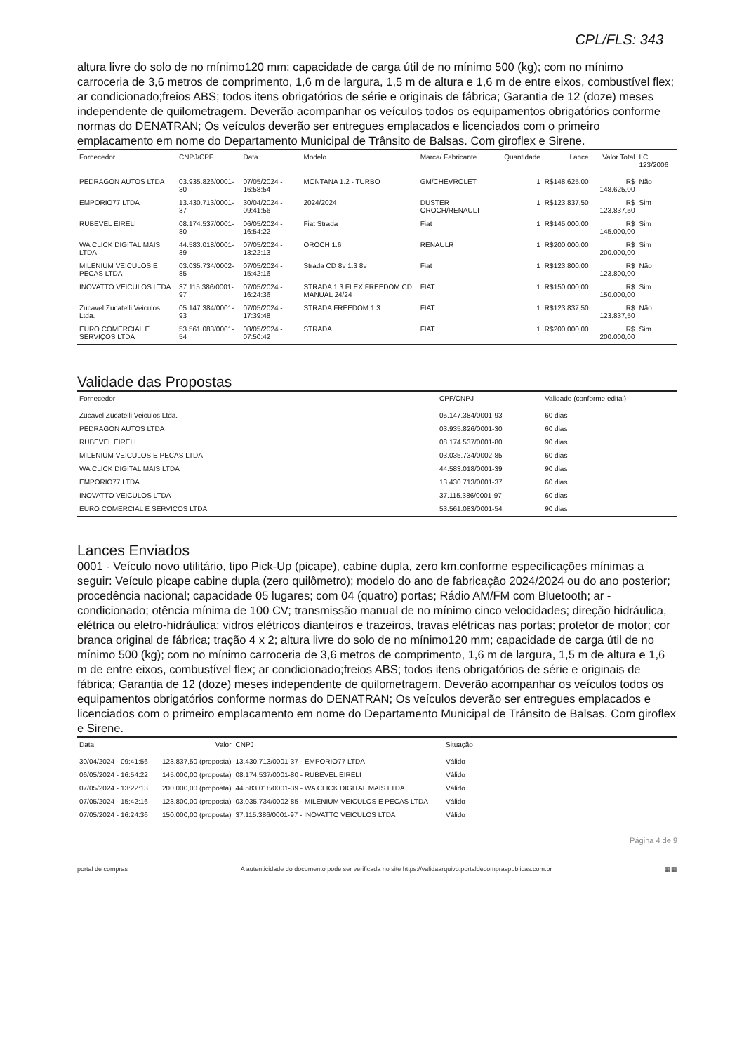CPL/FLS: 343
altura livre do solo de no mínimo120 mm; capacidade de carga útil de no mínimo 500 (kg); com no mínimo carroceria de 3,6 metros de comprimento, 1,6 m de largura, 1,5 m de altura e 1,6 m de entre eixos, combustível flex; ar condicionado;freios ABS; todos itens obrigatórios de série e originais de fábrica; Garantia de 12 (doze) meses independente de quilometragem. Deverão acompanhar os veículos todos os equipamentos obrigatórios conforme normas do DENATRAN; Os veículos deverão ser entregues emplacados e licenciados com o primeiro emplacamento em nome do Departamento Municipal de Trânsito de Balsas. Com giroflex e Sirene.
| Fornecedor | CNPJ/CPF | Data | Modelo | Marca/ Fabricante | Quantidade | Lance | Valor Total | LC 123/2006 |
| --- | --- | --- | --- | --- | --- | --- | --- | --- |
| PEDRAGON AUTOS LTDA | 03.935.826/0001-30 | 07/05/2024 - 16:58:54 | MONTANA 1.2 - TURBO | GM/CHEVROLET | 1 | R$148.625,00 | R$ 148.625,00 | Não |
| EMPORIO77 LTDA | 13.430.713/0001-37 | 30/04/2024 - 09:41:56 | 2024/2024 | DUSTER OROCH/RENAULT | 1 | R$123.837,50 | R$ 123.837,50 | Sim |
| RUBEVEL EIRELI | 08.174.537/0001-80 | 06/05/2024 - 16:54:22 | Fiat Strada | Fiat | 1 | R$145.000,00 | R$ 145.000,00 | Sim |
| WA CLICK DIGITAL MAIS LTDA | 44.583.018/0001-39 | 07/05/2024 - 13:22:13 | OROCH 1.6 | RENAULR | 1 | R$200.000,00 | R$ 200.000,00 | Sim |
| MILENIUM VEICULOS E PECAS LTDA | 03.035.734/0002-85 | 07/05/2024 - 15:42:16 | Strada CD 8v 1.3 8v | Fiat | 1 | R$123.800,00 | R$ 123.800,00 | Não |
| INOVATTO VEICULOS LTDA | 37.115.386/0001-97 | 07/05/2024 - 16:24:36 | STRADA 1.3 FLEX FREEDOM CD MANUAL 24/24 | FIAT | 1 | R$150.000,00 | R$ 150.000,00 | Sim |
| Zucavel Zucatelli Veiculos Ltda. | 05.147.384/0001-93 | 07/05/2024 - 17:39:48 | STRADA FREEDOM 1.3 | FIAT | 1 | R$123.837,50 | R$ 123.837,50 | Não |
| EURO COMERCIAL E SERVIÇOS LTDA | 53.561.083/0001-54 | 08/05/2024 - 07:50:42 | STRADA | FIAT | 1 | R$200.000,00 | R$ 200.000,00 | Sim |
Validade das Propostas
| Fornecedor | CPF/CNPJ | Validade (conforme edital) |
| --- | --- | --- |
| Zucavel Zucatelli Veiculos Ltda. | 05.147.384/0001-93 | 60 dias |
| PEDRAGON AUTOS LTDA | 03.935.826/0001-30 | 60 dias |
| RUBEVEL EIRELI | 08.174.537/0001-80 | 90 dias |
| MILENIUM VEICULOS E PECAS LTDA | 03.035.734/0002-85 | 60 dias |
| WA CLICK DIGITAL MAIS LTDA | 44.583.018/0001-39 | 90 dias |
| EMPORIO77 LTDA | 13.430.713/0001-37 | 60 dias |
| INOVATTO VEICULOS LTDA | 37.115.386/0001-97 | 60 dias |
| EURO COMERCIAL E SERVIÇOS LTDA | 53.561.083/0001-54 | 90 dias |
Lances Enviados
0001 - Veículo novo utilitário, tipo Pick-Up (picape), cabine dupla, zero km.conforme especificações mínimas a seguir: Veículo picape cabine dupla (zero quilômetro); modelo do ano de fabricação 2024/2024 ou do ano posterior; procedência nacional; capacidade 05 lugares; com 04 (quatro) portas; Rádio AM/FM com Bluetooth; ar - condicionado; otência mínima de 100 CV; transmissão manual de no mínimo cinco velocidades; direção hidráulica, elétrica ou eletro-hidráulica; vidros elétricos dianteiros e trazeiros, travas elétricas nas portas; protetor de motor; cor branca original de fábrica; tração 4 x 2; altura livre do solo de no mínimo120 mm; capacidade de carga útil de no mínimo 500 (kg); com no mínimo carroceria de 3,6 metros de comprimento, 1,6 m de largura, 1,5 m de altura e 1,6 m de entre eixos, combustível flex; ar condicionado;freios ABS; todos itens obrigatórios de série e originais de fábrica; Garantia de 12 (doze) meses independente de quilometragem. Deverão acompanhar os veículos todos os equipamentos obrigatórios conforme normas do DENATRAN; Os veículos deverão ser entregues emplacados e licenciados com o primeiro emplacamento em nome do Departamento Municipal de Trânsito de Balsas. Com giroflex e Sirene.
| Data | Valor | CNPJ | Situação |
| --- | --- | --- | --- |
| 30/04/2024 - 09:41:56 | 123.837,50 (proposta) | 13.430.713/0001-37 - EMPORIO77 LTDA | Válido |
| 06/05/2024 - 16:54:22 | 145.000,00 (proposta) | 08.174.537/0001-80 - RUBEVEL EIRELI | Válido |
| 07/05/2024 - 13:22:13 | 200.000,00 (proposta) | 44.583.018/0001-39 - WA CLICK DIGITAL MAIS LTDA | Válido |
| 07/05/2024 - 15:42:16 | 123.800,00 (proposta) | 03.035.734/0002-85 - MILENIUM VEICULOS E PECAS LTDA | Válido |
| 07/05/2024 - 16:24:36 | 150.000,00 (proposta) | 37.115.386/0001-97 - INOVATTO VEICULOS LTDA | Válido |
Página 4 de 9
portal de compras A autenticidade do documento pode ser verificada no site https://validaarquivo.portaldecompraspublicas.com.br ▦▦